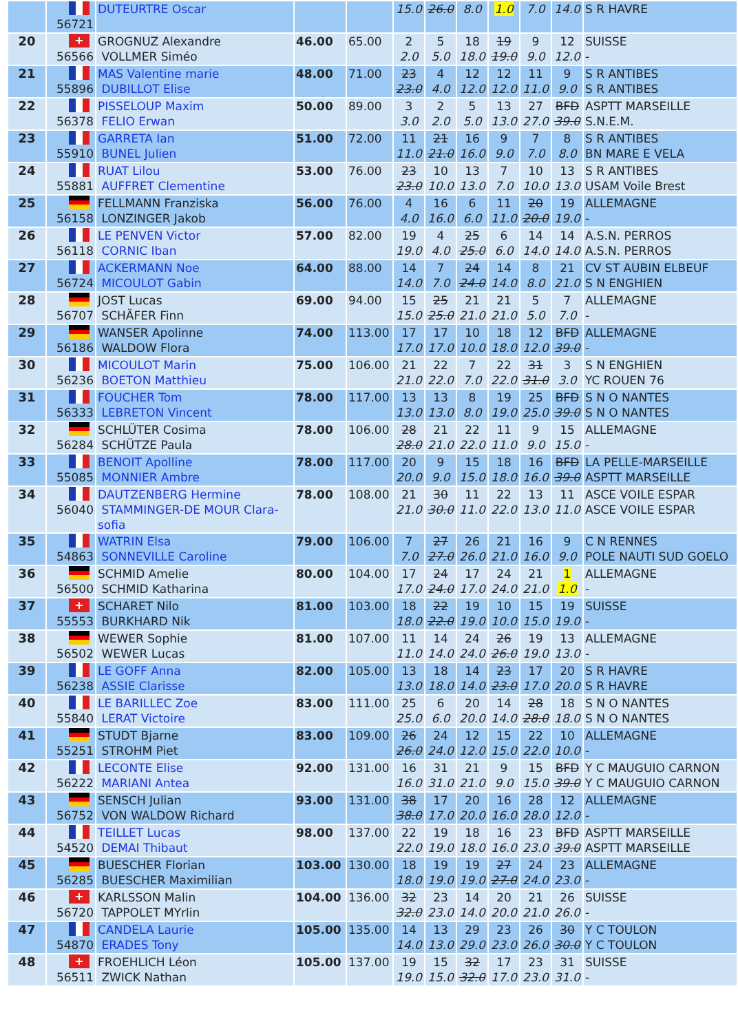| | 56721 | DUTEURTRE Oscar | | | 15.0 | 26.0 | 8.0 | 1.0 | 7.0 | 14.0 | S R HAVRE |
| 20 | + 56566 | GROGNUZ Alexandre VOLLMER Siméo | 46.00 | 65.00 | 2 2.0 | 5 5.0 | 18 18.0 | 19 19.0 | 9 9.0 | 12 12.0 | SUISSE - |
| 21 | 55896 | MAS Valentine marie DUBILLOT Elise | 48.00 | 71.00 | 23 23.0 | 4 4.0 | 12 12.0 | 12 12.0 | 11 11.0 | 9 9.0 | S R ANTIBES S R ANTIBES |
| 22 | 56378 | PISSELOUP Maxim FELIO Erwan | 50.00 | 89.00 | 3 3.0 | 2 2.0 | 5 5.0 | 13 13.0 | 27 27.0 | BFD 39.0 | ASPTT MARSEILLE S.N.E.M. |
| 23 | 55910 | GARRETA Ian BUNEL Julien | 51.00 | 72.00 | 11 11.0 | 21 21.0 | 16 16.0 | 9 9.0 | 7 7.0 | 8 8.0 | S R ANTIBES BN MARE E VELA |
| 24 | 55881 | RUAT Lilou AUFFRET Clementine | 53.00 | 76.00 | 23 23.0 | 10 10.0 | 13 13.0 | 7 7.0 | 10 10.0 | 13 13.0 | S R ANTIBES USAM Voile Brest |
| 25 | 56158 | FELLMANN Franziska LONZINGER Jakob | 56.00 | 76.00 | 4 4.0 | 16 16.0 | 6 6.0 | 11 11.0 | 20 20.0 | 19 19.0 | ALLEMAGNE - |
| 26 | 56118 | LE PENVEN Victor CORNIC Iban | 57.00 | 82.00 | 19 19.0 | 4 4.0 | 25 25.0 | 6 6.0 | 14 14.0 | 14 14.0 | A.S.N. PERROS A.S.N. PERROS |
| 27 | 56724 | ACKERMANN Noe MICOULOT Gabin | 64.00 | 88.00 | 14 14.0 | 7 7.0 | 24 24.0 | 14 14.0 | 8 8.0 | 21 21.0 | CV ST AUBIN ELBEUF S N ENGHIEN |
| 28 | 56707 | JOST Lucas SCHÄFER Finn | 69.00 | 94.00 | 15 15.0 | 25 25.0 | 21 21.0 | 21 21.0 | 5 5.0 | 7 7.0 | ALLEMAGNE - |
| 29 | 56186 | WANSER Apolinne WALDOW Flora | 74.00 | 113.00 | 17 17.0 | 17 17.0 | 10 10.0 | 18 18.0 | 12 12.0 | BFD 39.0 | ALLEMAGNE - |
| 30 | 56236 | MICOULOT Marin BOETON Matthieu | 75.00 | 106.00 | 21 21.0 | 22 22.0 | 7 7.0 | 22 22.0 | 31 31.0 | 3 3.0 | S N ENGHIEN YC ROUEN 76 |
| 31 | 56333 | FOUCHER Tom LEBRETON Vincent | 78.00 | 117.00 | 13 13.0 | 13 13.0 | 8 8.0 | 19 19.0 | 25 25.0 | BFD 39.0 | S N O NANTES S N O NANTES |
| 32 | 56284 | SCHLÜTER Cosima SCHÜTZE Paula | 78.00 | 106.00 | 28 28.0 | 21 21.0 | 22 22.0 | 11 11.0 | 9 9.0 | 15 15.0 | ALLEMAGNE - |
| 33 | 55085 | BENOIT Apolline MONNIER Ambre | 78.00 | 117.00 | 20 20.0 | 9 9.0 | 15 15.0 | 18 18.0 | 16 16.0 | BFD 39.0 | LA PELLE-MARSEILLE ASPTT MARSEILLE |
| 34 | 56040 | DAUTZENBERG Hermine STAMMINGER-DE MOUR Clara-sofia | 78.00 | 108.00 | 21 21.0 | 30 30.0 | 11 11.0 | 22 22.0 | 13 13.0 | 11 11.0 | ASCE VOILE ESPAR ASCE VOILE ESPAR |
| 35 | 54863 | WATRIN Elsa SONNEVILLE Caroline | 79.00 | 106.00 | 7 7.0 | 27 27.0 | 26 26.0 | 21 21.0 | 16 16.0 | 9 9.0 | C N RENNES POLE NAUTI SUD GOELO |
| 36 | 56500 | SCHMID Amelie SCHMID Katharina | 80.00 | 104.00 | 17 17.0 | 24 24.0 | 17 17.0 | 24 24.0 | 21 21.0 | 1 1.0 | ALLEMAGNE - |
| 37 | + 55553 | SCHARET Nilo BURKHARD Nik | 81.00 | 103.00 | 18 18.0 | 22 22.0 | 19 19.0 | 10 10.0 | 15 15.0 | 19 19.0 | SUISSE - |
| 38 | 56502 | WEWER Sophie WEWER Lucas | 81.00 | 107.00 | 11 11.0 | 14 14.0 | 24 24.0 | 26 26.0 | 19 19.0 | 13 13.0 | ALLEMAGNE - |
| 39 | 56238 | LE GOFF Anna ASSIE Clarisse | 82.00 | 105.00 | 13 13.0 | 18 18.0 | 14 14.0 | 23 23.0 | 17 17.0 | 20 20.0 | S R HAVRE S R HAVRE |
| 40 | 55840 | LE BARILLEC Zoe LERAT Victoire | 83.00 | 111.00 | 25 25.0 | 6 6.0 | 20 20.0 | 14 14.0 | 28 28.0 | 18 18.0 | S N O NANTES S N O NANTES |
| 41 | 55251 | STUDT Bjarne STROHM Piet | 83.00 | 109.00 | 26 26.0 | 24 24.0 | 12 12.0 | 15 15.0 | 22 22.0 | 10 10.0 | ALLEMAGNE - |
| 42 | 56222 | LECONTE Elise MARIANI Antea | 92.00 | 131.00 | 16 16.0 | 31 31.0 | 21 21.0 | 9 9.0 | 15 15.0 | BFD 39.0 | Y C MAUGUIO CARNON Y C MAUGUIO CARNON |
| 43 | 56752 | SENSCH Julian VON WALDOW Richard | 93.00 | 131.00 | 38 38.0 | 17 17.0 | 20 20.0 | 16 16.0 | 28 28.0 | 12 12.0 | ALLEMAGNE - |
| 44 | 54520 | TEILLET Lucas DEMAI Thibaut | 98.00 | 137.00 | 22 22.0 | 19 19.0 | 18 18.0 | 16 16.0 | 23 23.0 | BFD 39.0 | ASPTT MARSEILLE ASPTT MARSEILLE |
| 45 | 56285 | BUESCHER Florian BUESCHER Maximilian | 103.00 | 130.00 | 18 18.0 | 19 19.0 | 19 19.0 | 27 27.0 | 24 24.0 | 23 23.0 | ALLEMAGNE - |
| 46 | + 56720 | KARLSSON Malin TAPPOLET MYrlin | 104.00 | 136.00 | 32 32.0 | 23 23.0 | 14 14.0 | 20 20.0 | 21 21.0 | 26 26.0 | SUISSE - |
| 47 | 54870 | CANDELA Laurie ERADES Tony | 105.00 | 135.00 | 14 14.0 | 13 13.0 | 29 29.0 | 23 23.0 | 26 26.0 | 30 30.0 | Y C TOULON Y C TOULON |
| 48 | + 56511 | FROEHLICH Léon ZWICK Nathan | 105.00 | 137.00 | 19 19.0 | 15 15.0 | 32 32.0 | 17 17.0 | 23 23.0 | 31 31.0 | SUISSE - |